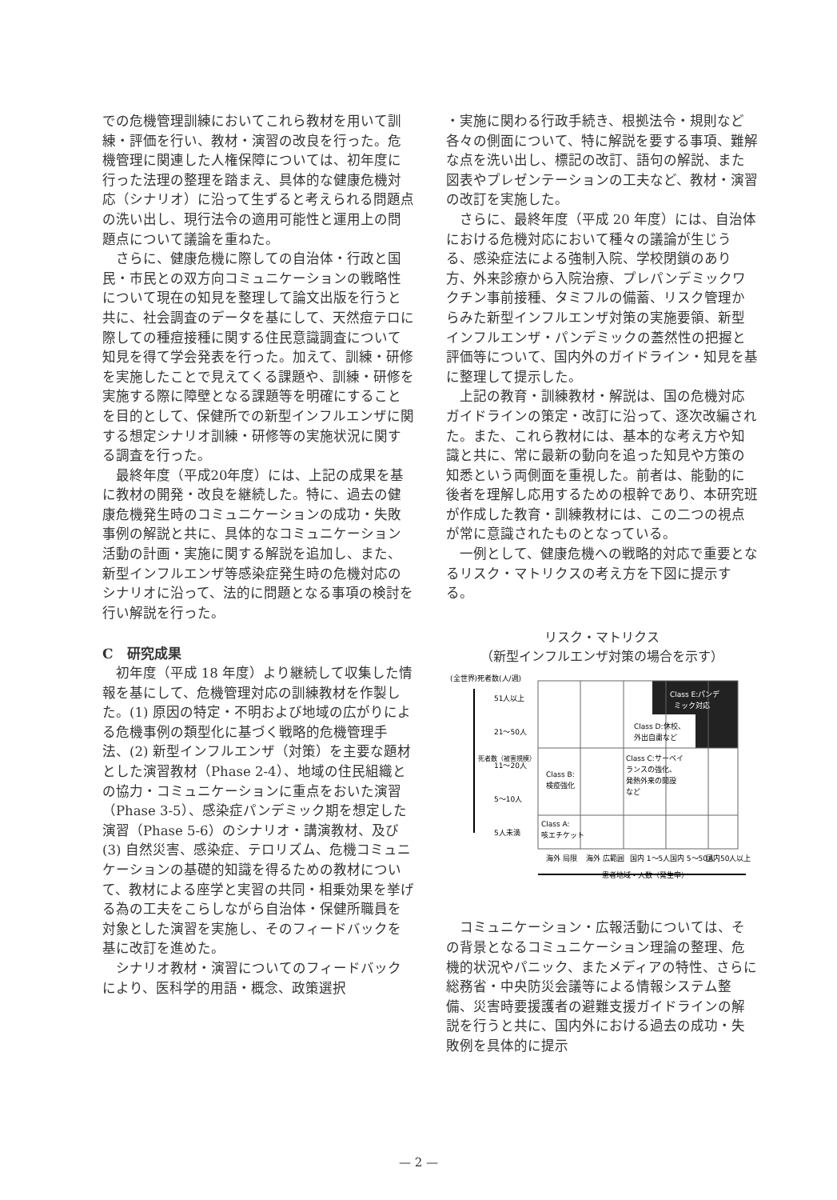での危機管理訓練においてこれら教材を用いて訓練・評価を行い、教材・演習の改良を行った。危機管理に関連した人権保障については、初年度に行った法理の整理を踏まえ、具体的な健康危機対応（シナリオ）に沿って生ずると考えられる問題点の洗い出し、現行法令の適用可能性と運用上の問題点について議論を重ねた。
さらに、健康危機に際しての自治体・行政と国民・市民との双方向コミュニケーションの戦略性について現在の知見を整理して論文出版を行うと共に、社会調査のデータを基にして、天然痘テロに際しての種痘接種に関する住民意識調査について知見を得て学会発表を行った。加えて、訓練・研修を実施したことで見えてくる課題や、訓練・研修を実施する際に障壁となる課題等を明確にすることを目的として、保健所での新型インフルエンザに関する想定シナリオ訓練・研修等の実施状況に関する調査を行った。
最終年度（平成20年度）には、上記の成果を基に教材の開発・改良を継続した。特に、過去の健康危機発生時のコミュニケーションの成功・失敗事例の解説と共に、具体的なコミュニケーション活動の計画・実施に関する解説を追加し、また、新型インフルエンザ等感染症発生時の危機対応のシナリオに沿って、法的に問題となる事項の検討を行い解説を行った。
C　研究成果
初年度（平成 18 年度）より継続して収集した情報を基にして、危機管理対応の訓練教材を作製した。(1) 原因の特定・不明および地域の広がりによる危機事例の類型化に基づく戦略的危機管理手法、(2) 新型インフルエンザ（対策）を主要な題材とした演習教材（Phase 2-4）、地域の住民組織との協力・コミュニケーションに重点をおいた演習（Phase 3-5）、感染症パンデミック期を想定した演習（Phase 5-6）のシナリオ・講演教材、及び (3) 自然災害、感染症、テロリズム、危機コミュニケーションの基礎的知識を得るための教材について、教材による座学と実習の共同・相乗効果を挙げる為の工夫をこらしながら自治体・保健所職員を対象とした演習を実施し、そのフィードバックを基に改訂を進めた。
シナリオ教材・演習についてのフィードバックにより、医科学的用語・概念、政策選択
・実施に関わる行政手続き、根拠法令・規則など各々の側面について、特に解説を要する事項、難解な点を洗い出し、標記の改訂、語句の解説、また図表やプレゼンテーションの工夫など、教材・演習の改訂を実施した。
さらに、最終年度（平成 20 年度）には、自治体における危機対応において種々の議論が生じうる、感染症法による強制入院、学校閉鎖のあり方、外来診療から入院治療、プレパンデミックワクチン事前接種、タミフルの備蓄、リスク管理からみた新型インフルエンザ対策の実施要領、新型インフルエンザ・パンデミックの蓋然性の把握と評価等について、国内外のガイドライン・知見を基に整理して提示した。
上記の教育・訓練教材・解説は、国の危機対応ガイドラインの策定・改訂に沿って、逐次改編された。また、これら教材には、基本的な考え方や知識と共に、常に最新の動向を追った知見や方策の知悉という両側面を重視した。前者は、能動的に後者を理解し応用するための根幹であり、本研究班が作成した教育・訓練教材には、この二つの視点が常に意識されたものとなっている。
一例として、健康危機への戦略的対応で重要となるリスク・マトリクスの考え方を下図に提示する。
リスク・マトリクス
（新型インフルエンザ対策の場合を示す）
(全世界)死者数(人/週)
死者数（被害規模）
51人以上
21〜50人
11〜20人
5〜10人
5人未満
Class E:パンデ
ミック対応
Class D:休校、
外出自粛など
Class C:サーベイ
ランスの強化、
発熱外来の開設
など
Class B:
検疫強化
Class A:
咳エチケット
海外 局限
海外 広範囲
国内 1〜5人
国内 5〜50人
国内50人以上
患者地域・人数（発生率）
コミュニケーション・広報活動については、その背景となるコミュニケーション理論の整理、危機的状況やパニック、またメディアの特性、さらに総務省・中央防災会議等による情報システム整備、災害時要援護者の避難支援ガイドラインの解説を行うと共に、国内外における過去の成功・失敗例を具体的に提示
— 2 —